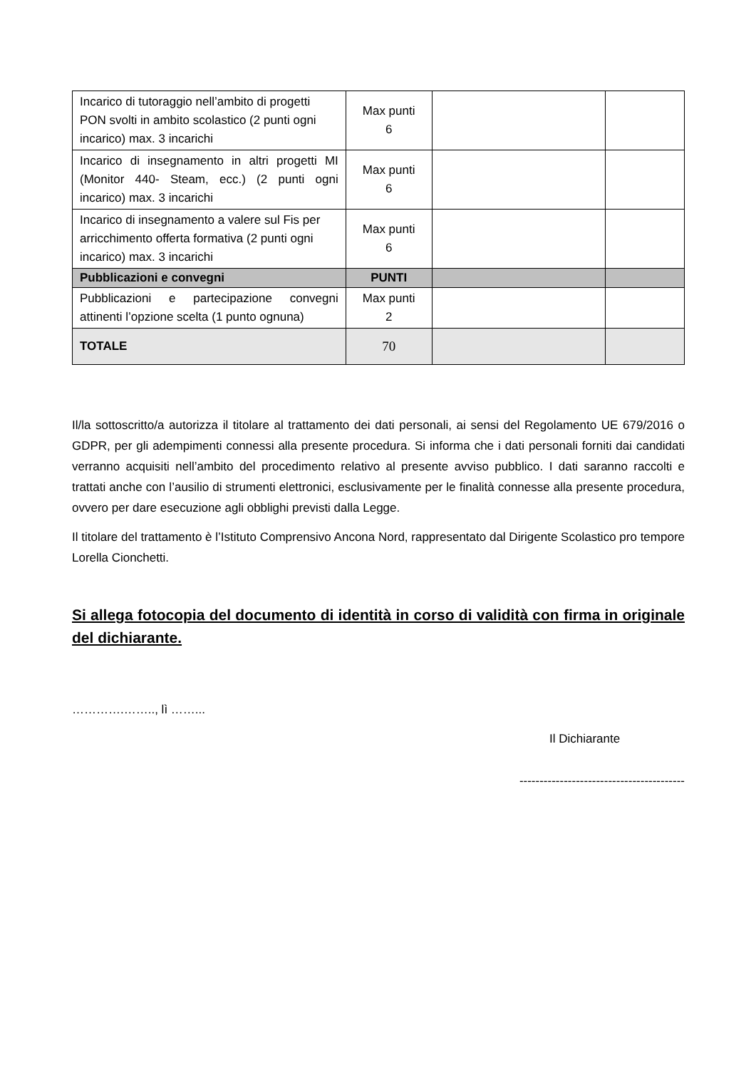| Incarico di tutoraggio nell’ambito di progetti PON svolti in ambito scolastico (2 punti ogni incarico) max. 3 incarichi | Max punti 6 | | |
| Incarico di insegnamento in altri progetti MI (Monitor 440- Steam, ecc.) (2 punti ogni incarico) max. 3 incarichi | Max punti 6 | | |
| Incarico di insegnamento a valere sul Fis per arricchimento offerta formativa (2 punti ogni incarico) max. 3 incarichi | Max punti 6 | | |
| Pubblicazioni e convegni | PUNTI | | |
| Pubblicazioni e partecipazione convegni attinenti l’opzione scelta (1 punto ognuna) | Max punti 2 | | |
| TOTALE | 70 | | |
Il/la sottoscritto/a autorizza il titolare al trattamento dei dati personali, ai sensi del Regolamento UE 679/2016 o GDPR, per gli adempimenti connessi alla presente procedura. Si informa che i dati personali forniti dai candidati verranno acquisiti nell’ambito del procedimento relativo al presente avviso pubblico. I dati saranno raccolti e trattati anche con l’ausilio di strumenti elettronici, esclusivamente per le finalità connesse alla presente procedura, ovvero per dare esecuzione agli obblighi previsti dalla Legge.
Il titolare del trattamento è l’Istituto Comprensivo Ancona Nord, rappresentato dal Dirigente Scolastico pro tempore Lorella Cionchetti.
Si allega fotocopia del documento di identità in corso di validità con firma in originale del dichiarante.
………….…….., lì ……...
Il Dichiarante
-----------------------------------------